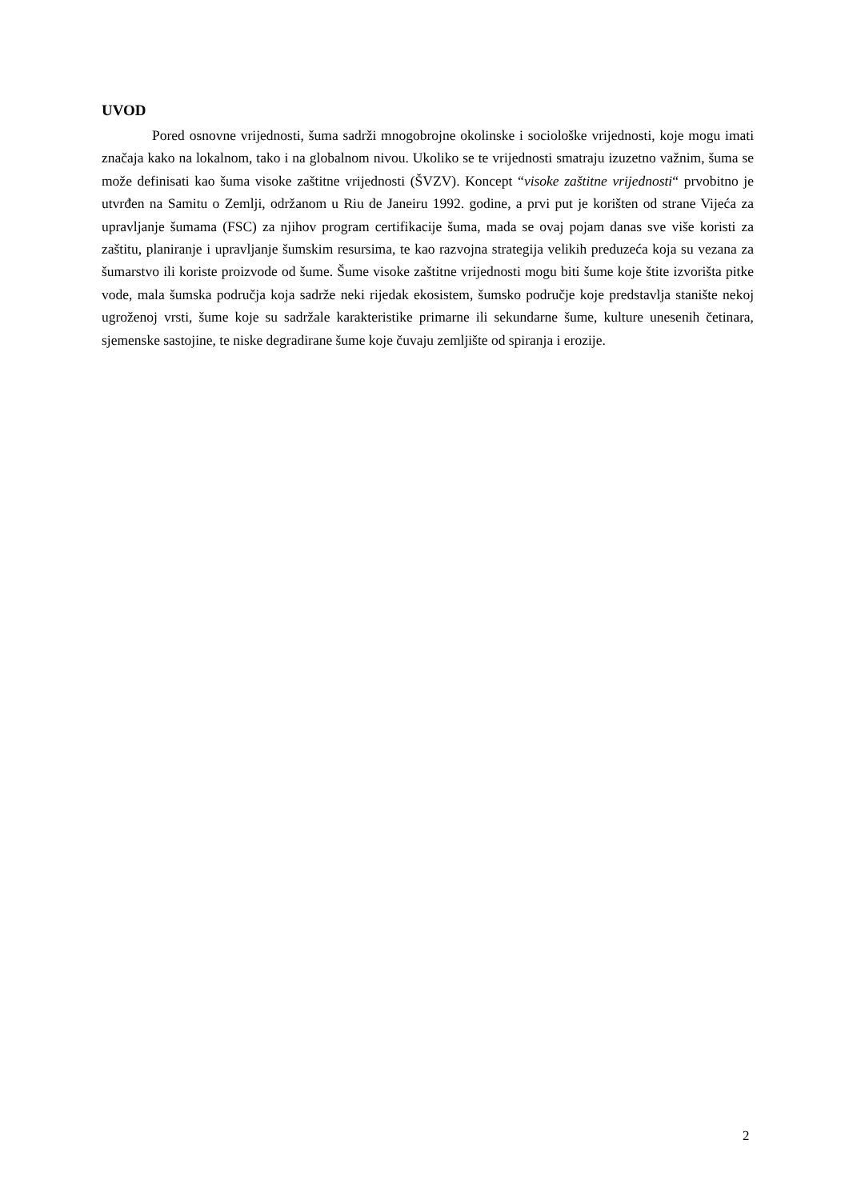UVOD
Pored osnovne vrijednosti, šuma sadrži mnogobrojne okolinske i sociološke vrijednosti, koje mogu imati značaja kako na lokalnom, tako i na globalnom nivou. Ukoliko se te vrijednosti smatraju izuzetno važnim, šuma se može definisati kao šuma visoke zaštitne vrijednosti (ŠVZV). Koncept “visoke zaštitne vrijednosti“ prvobitno je utvrđen na Samitu o Zemlji, održanom u Riu de Janeiru 1992. godine, a prvi put je korišten od strane Vijeća za upravljanje šumama (FSC) za njihov program certifikacije šuma, mada se ovaj pojam danas sve više koristi za zaštitu, planiranje i upravljanje šumskim resursima, te kao razvojna strategija velikih preduzeća koja su vezana za šumarstvo ili koriste proizvode od šume. Šume visoke zaštitne vrijednosti mogu biti šume koje štite izvorišta pitke vode, mala šumska područja koja sadrže neki rijedak ekosistem, šumsko područje koje predstavlja stanište nekoj ugroženoj vrsti, šume koje su sadržale karakteristike primarne ili sekundarne šume, kulture unesenih četinara, sjemenske sastojine, te niske degradirane šume koje čuvaju zemljište od spiranja i erozije.
2